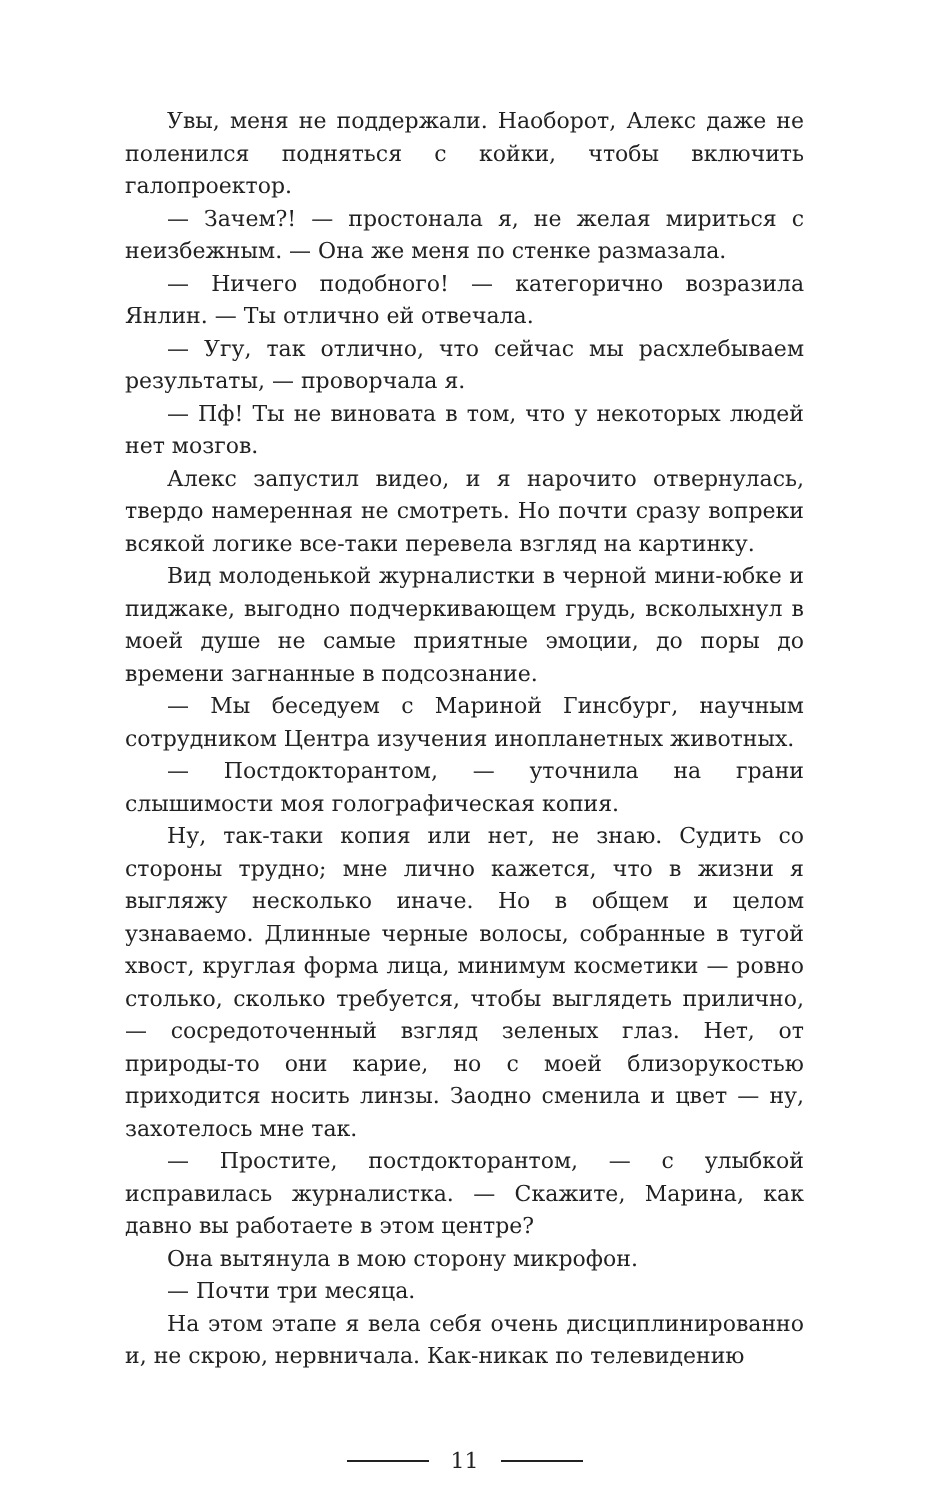Увы, меня не поддержали. Наоборот, Алекс даже не поленился подняться с койки, чтобы включить галопроектор.
— Зачем?! — простонала я, не желая мириться с неизбежным. — Она же меня по стенке размазала.
— Ничего подобного! — категорично возразила Янлин. — Ты отлично ей отвечала.
— Угу, так отлично, что сейчас мы расхлебываем результаты, — проворчала я.
— Пф! Ты не виновата в том, что у некоторых людей нет мозгов.
Алекс запустил видео, и я нарочито отвернулась, твердо намеренная не смотреть. Но почти сразу вопреки всякой логике все-таки перевела взгляд на картинку.
Вид молоденькой журналистки в черной мини-юбке и пиджаке, выгодно подчеркивающем грудь, всколыхнул в моей душе не самые приятные эмоции, до поры до времени загнанные в подсознание.
— Мы беседуем с Мариной Гинсбург, научным сотрудником Центра изучения инопланетных животных.
— Постдокторантом, — уточнила на грани слышимости моя голографическая копия.
Ну, так-таки копия или нет, не знаю. Судить со стороны трудно; мне лично кажется, что в жизни я выгляжу несколько иначе. Но в общем и целом узнаваемо. Длинные черные волосы, собранные в тугой хвост, круглая форма лица, минимум косметики — ровно столько, сколько требуется, чтобы выглядеть прилично, — сосредоточенный взгляд зеленых глаз. Нет, от природы-то они карие, но с моей близорукостью приходится носить линзы. Заодно сменила и цвет — ну, захотелось мне так.
— Простите, постдокторантом, — с улыбкой исправилась журналистка. — Скажите, Марина, как давно вы работаете в этом центре?
Она вытянула в мою сторону микрофон.
— Почти три месяца.
На этом этапе я вела себя очень дисциплинированно и, не скрою, нервничала. Как-никак по телевидению
11